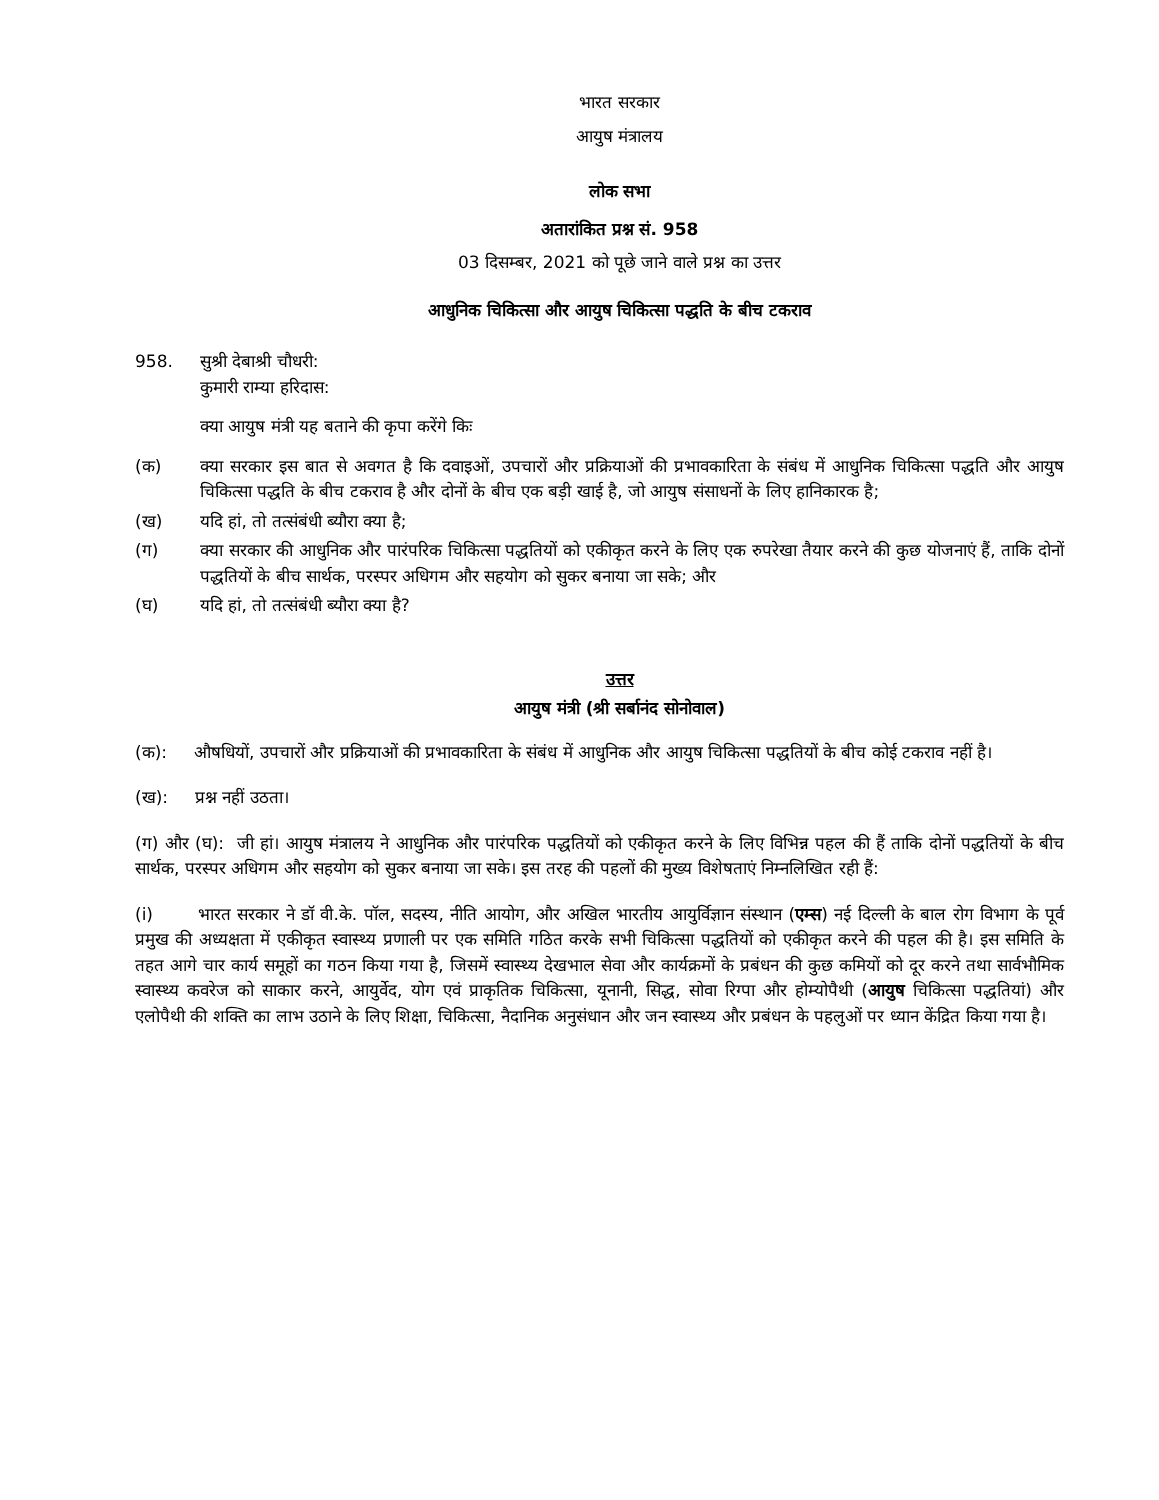भारत सरकार
आयुष मंत्रालय
लोक सभा
अतारांकित प्रश्न सं. 958
03 दिसम्बर, 2021 को पूछे जाने वाले प्रश्न का उत्तर
आधुनिक चिकित्सा और आयुष चिकित्सा पद्धति के बीच टकराव
958. सुश्री देबाश्री चौधरी:
कुमारी राम्या हरिदास:
क्या आयुष मंत्री यह बताने की कृपा करेंगे किः
(क) क्या सरकार इस बात से अवगत है कि दवाइओं, उपचारों और प्रक्रियाओं की प्रभावकारिता के संबंध में आधुनिक चिकित्सा पद्धति और आयुष चिकित्सा पद्धति के बीच टकराव है और दोनों के बीच एक बड़ी खाई है, जो आयुष संसाधनों के लिए हानिकारक है;
(ख) यदि हां, तो तत्संबंधी ब्यौरा क्या है;
(ग) क्या सरकार की आधुनिक और पारंपरिक चिकित्सा पद्धतियों को एकीकृत करने के लिए एक रुपरेखा तैयार करने की कुछ योजनाएं हैं, ताकि दोनों पद्धतियों के बीच सार्थक, परस्पर अधिगम और सहयोग को सुकर बनाया जा सके; और
(घ) यदि हां, तो तत्संबंधी ब्यौरा क्या है?
उत्तर
आयुष मंत्री (श्री सर्बानंद सोनोवाल)
(क): औषधियों, उपचारों और प्रक्रियाओं की प्रभावकारिता के संबंध में आधुनिक और आयुष चिकित्सा पद्धतियों के बीच कोई टकराव नहीं है।
(ख): प्रश्न नहीं उठता।
(ग) और (घ): जी हां। आयुष मंत्रालय ने आधुनिक और पारंपरिक पद्धतियों को एकीकृत करने के लिए विभिन्न पहल की हैं ताकि दोनों पद्धतियों के बीच सार्थक, परस्पर अधिगम और सहयोग को सुकर बनाया जा सके। इस तरह की पहलों की मुख्य विशेषताएं निम्नलिखित रही हैं:
(i) भारत सरकार ने डॉ वी.के. पॉल, सदस्य, नीति आयोग, और अखिल भारतीय आयुर्विज्ञान संस्थान (एम्स) नई दिल्ली के बाल रोग विभाग के पूर्व प्रमुख की अध्यक्षता में एकीकृत स्वास्थ्य प्रणाली पर एक समिति गठित करके सभी चिकित्सा पद्धतियों को एकीकृत करने की पहल की है। इस समिति के तहत आगे चार कार्य समूहों का गठन किया गया है, जिसमें स्वास्थ्य देखभाल सेवा और कार्यक्रमों के प्रबंधन की कुछ कमियों को दूर करने तथा सार्वभौमिक स्वास्थ्य कवरेज को साकार करने, आयुर्वेद, योग एवं प्राकृतिक चिकित्सा, यूनानी, सिद्ध, सोवा रिग्पा और होम्योपैथी (आयुष चिकित्सा पद्धतियां) और एलोपैथी की शक्ति का लाभ उठाने के लिए शिक्षा, चिकित्सा, नैदानिक अनुसंधान और जन स्वास्थ्य और प्रबंधन के पहलुओं पर ध्यान केंद्रित किया गया है।